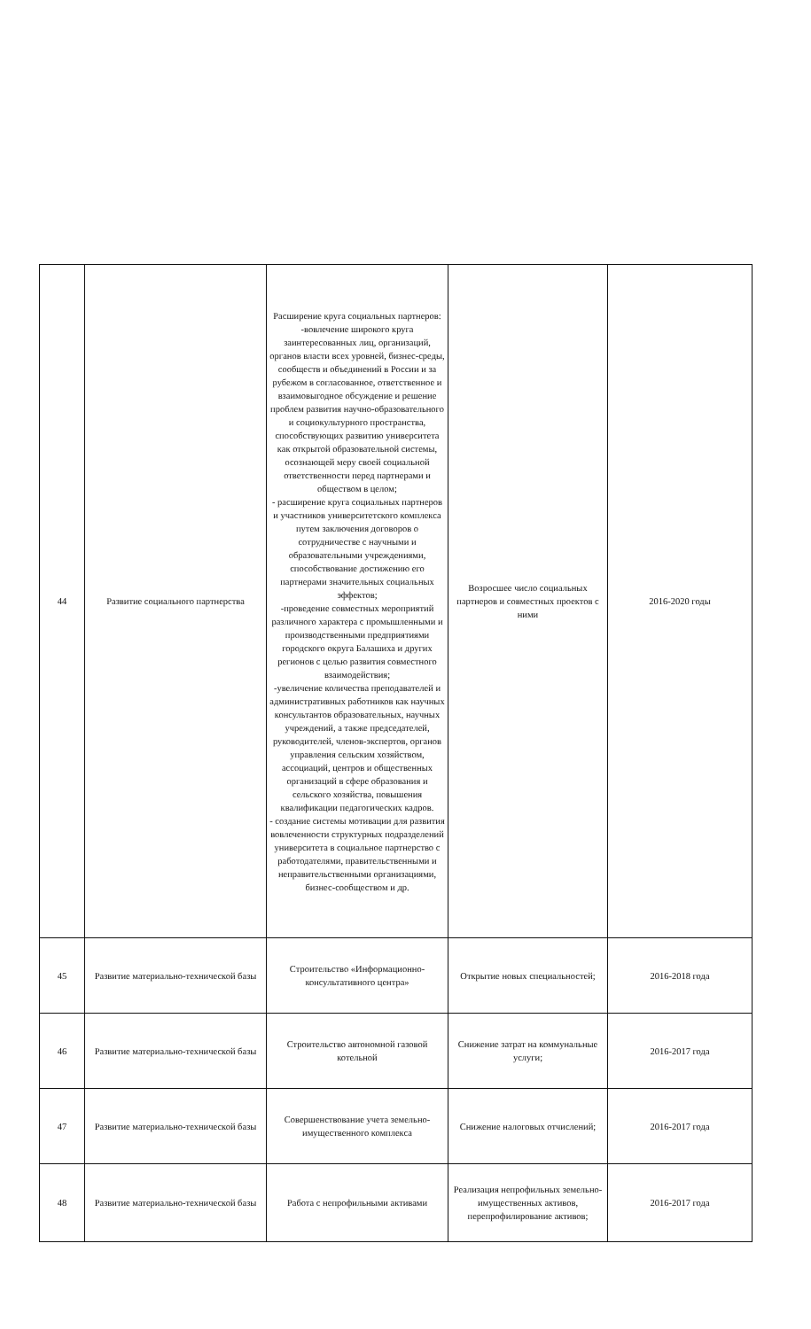| 44 | Развитие социального партнерства | Расширение круга социальных партнеров: -вовлечение широкого круга заинтересованных лиц, организаций, органов власти всех уровней, бизнес-среды, сообществ и объединений в России и за рубежом в согласованное, ответственное и взаимовыгодное обсуждение и решение проблем развития научно-образовательного и социокультурного пространства, способствующих развитию университета как открытой образовательной системы, осознающей меру своей социальной ответственности перед партнерами и обществом в целом; - расширение круга социальных партнеров и участников университетского комплекса путем заключения договоров о сотрудничестве с научными и образовательными учреждениями, способствование достижению его партнерами значительных социальных эффектов; -проведение совместных мероприятий различного характера с промышленными и производственными предприятиями городского округа Балашиха и других регионов с целью развития совместного взаимодействия; -увеличение количества преподавателей и административных работников как научных консультантов образовательных, научных учреждений, а также председателей, руководителей, членов-экспертов, органов управления сельским хозяйством, ассоциаций, центров и общественных организаций в сфере образования и сельского хозяйства, повышения квалификации педагогических кадров. - создание системы мотивации для развития вовлеченности структурных подразделений университета в социальное партнерство с работодателями, правительственными и неправительственными организациями, бизнес-сообществом и др. | Возросшее число социальных партнеров и совместных проектов с ними | 2016-2020 годы |
| 45 | Развитие материально-технической базы | Строительство «Информационно-консультативного центра» | Открытие новых специальностей; | 2016-2018 года |
| 46 | Развитие материально-технической базы | Строительство автономной газовой котельной | Снижение затрат на коммунальные услуги; | 2016-2017 года |
| 47 | Развитие материально-технической базы | Совершенствование учета земельно-имущественного комплекса | Снижение налоговых отчислений; | 2016-2017 года |
| 48 | Развитие материально-технической базы | Работа с непрофильными активами | Реализация непрофильных земельно-имущественных активов, перепрофилирование активов; | 2016-2017 года |